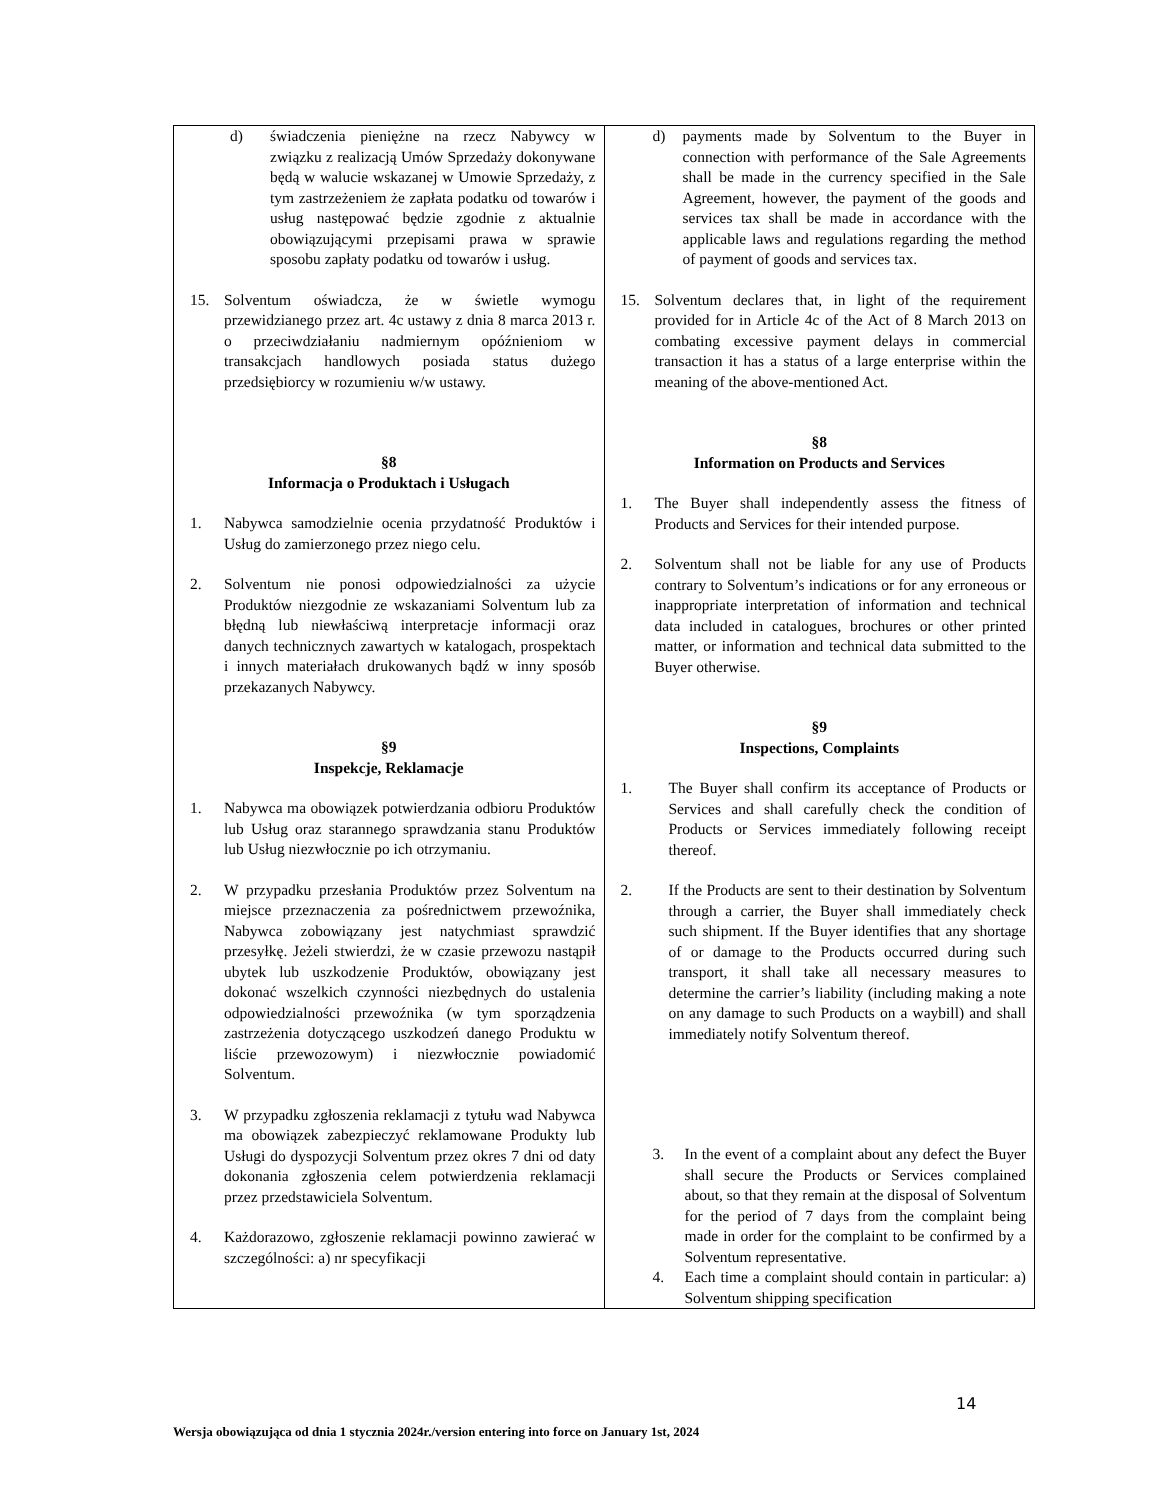| d) świadczenia pieniężne na rzecz Nabywcy w związku z realizacją Umów Sprzedaży dokonywane będą w walucie wskazanej w Umowie Sprzedaży, z tym zastrzeżeniem że zapłata podatku od towarów i usług następować będzie zgodnie z aktualnie obowiązującymi przepisami prawa w sprawie sposobu zapłaty podatku od towarów i usług. 15. Solventum oświadcza, że w świetle wymogu przewidzianego przez art. 4c ustawy z dnia 8 marca 2013 r. o przeciwdziałaniu nadmiernym opóźnieniom w transakcjach handlowych posiada status dużego przedsiębiorcy w rozumieniu w/w ustawy. §8 Informacja o Produktach i Usługach 1. Nabywca samodzielnie ocenia przydatność Produktów i Usług do zamierzonego przez niego celu. 2. Solventum nie ponosi odpowiedzialności za użycie Produktów niezgodnie ze wskazaniami Solventum lub za błędną lub niewłaściwą interpretacje informacji oraz danych technicznych zawartych w katalogach, prospektach i innych materiałach drukowanych bądź w inny sposób przekazanych Nabywcy. §9 Inspekcje, Reklamacje 1. Nabywca ma obowiązek potwierdzania odbioru Produktów lub Usług oraz starannego sprawdzania stanu Produktów lub Usług niezwłocznie po ich otrzymaniu. 2. W przypadku przesłania Produktów przez Solventum na miejsce przeznaczenia za pośrednictwem przewoźnika, Nabywca zobowiązany jest natychmiast sprawdzić przesyłkę. Jeżeli stwierdzi, że w czasie przewozu nastąpił ubytek lub uszkodzenie Produktów, obowiązany jest dokonać wszelkich czynności niezbędnych do ustalenia odpowiedzialności przewoźnika (w tym sporządzenia zastrzeżenia dotyczącego uszkodzeń danego Produktu w liście przewozowym) i niezwłocznie powiadomić Solventum. 3. W przypadku zgłoszenia reklamacji z tytułu wad Nabywca ma obowiązek zabezpieczyć reklamowane Produkty lub Usługi do dyspozycji Solventum przez okres 7 dni od daty dokonania zgłoszenia celem potwierdzenia reklamacji przez przedstawiciela Solventum. 4. Każdorazowo, zgłoszenie reklamacji powinno zawierać w szczególności: a) nr specyfikacji | d) payments made by Solventum to the Buyer in connection with performance of the Sale Agreements shall be made in the currency specified in the Sale Agreement, however, the payment of the goods and services tax shall be made in accordance with the applicable laws and regulations regarding the method of payment of goods and services tax. 15. Solventum declares that, in light of the requirement provided for in Article 4c of the Act of 8 March 2013 on combating excessive payment delays in commercial transaction it has a status of a large enterprise within the meaning of the above-mentioned Act. §8 Information on Products and Services 1. The Buyer shall independently assess the fitness of Products and Services for their intended purpose. 2. Solventum shall not be liable for any use of Products contrary to Solventum’s indications or for any erroneous or inappropriate interpretation of information and technical data included in catalogues, brochures or other printed matter, or information and technical data submitted to the Buyer otherwise. §9 Inspections, Complaints 1. The Buyer shall confirm its acceptance of Products or Services and shall carefully check the condition of Products or Services immediately following receipt thereof. 2. If the Products are sent to their destination by Solventum through a carrier, the Buyer shall immediately check such shipment. If the Buyer identifies that any shortage of or damage to the Products occurred during such transport, it shall take all necessary measures to determine the carrier’s liability (including making a note on any damage to such Products on a waybill) and shall immediately notify Solventum thereof. 3. In the event of a complaint about any defect the Buyer shall secure the Products or Services complained about, so that they remain at the disposal of Solventum for the period of 7 days from the complaint being made in order for the complaint to be confirmed by a Solventum representative. 4. Each time a complaint should contain in particular: a) Solventum shipping specification |
14
Wersja obowiązująca od dnia 1 stycznia 2024r./version entering into force on January 1st, 2024